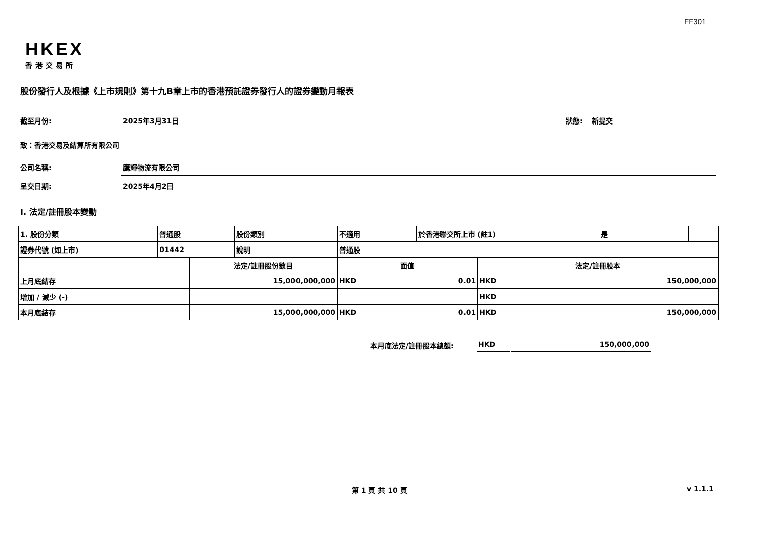FF301
HKEX
香港交易所
股份發行人及根據《上市規則》第十九B章上市的香港預託證券發行人的證券變動月報表
截至月份: 2025年3月31日
狀態: 新提交
致：香港交易及結算所有限公司
公司名稱: 鷹輝物流有限公司
呈交日期: 2025年4月2日
I. 法定/註冊股本變動
| 1. 股份分類 | 普通股 | | 股份類別 | 不適用 | | 於香港聯交所上市 (註1) | | 是 | |
| 證券代號 (如上市) | 01442 | | 說明 | 普通股 | | | | | |
| | | 法定/註冊股份數目 | | 面值 | | | 法定/註冊股本 | | |
| 上月底結存 | | 15,000,000,000 | | HKD | 0.01 | | HKD | 150,000,000 | |
| 增加 / 減少 (-) | | | | | | | HKD | | |
| 本月底結存 | | 15,000,000,000 | | HKD | 0.01 | | HKD | 150,000,000 | |
本月底法定/註冊股本總額: HKD 150,000,000
第 1 頁 共 10 頁 v 1.1.1